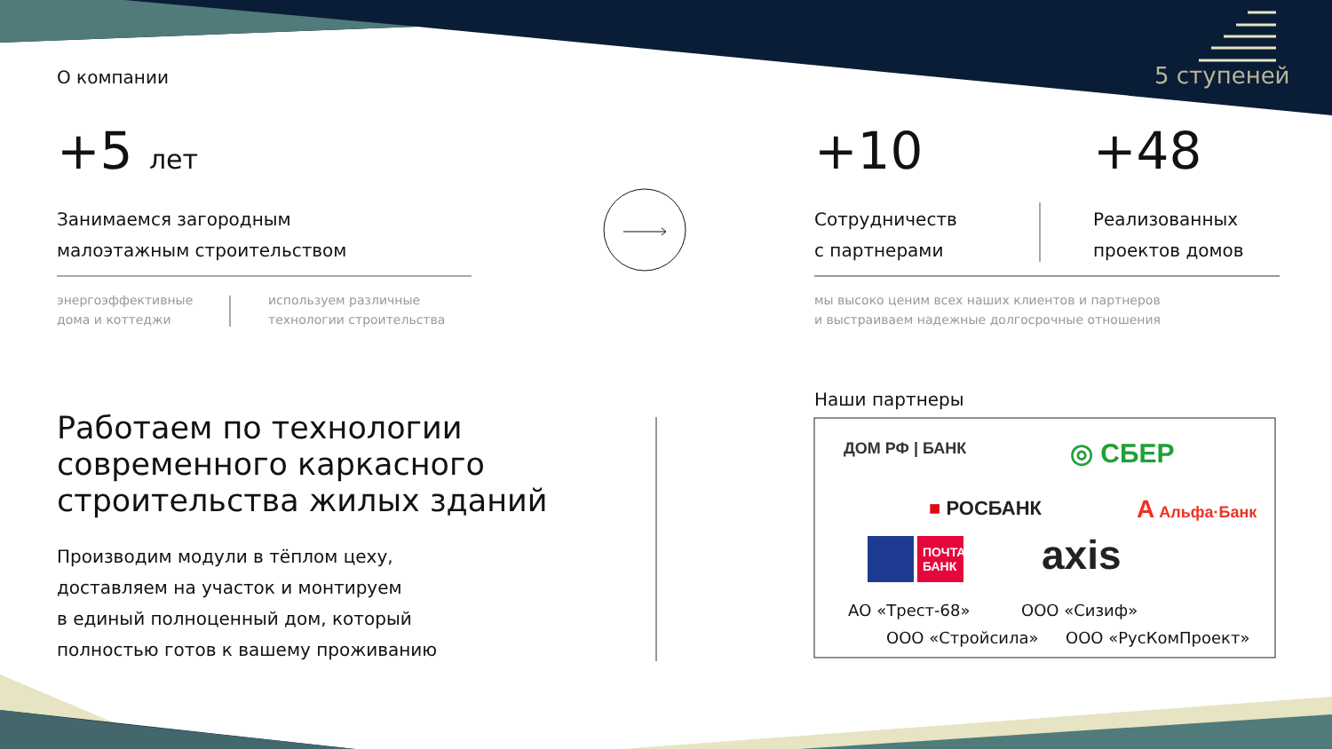О компании 5 ступеней
+5 лет +10 +48
Занимаемся загородным
малоэтажным строительством
Сотрудничеств
с партнерами
Реализованных
проектов домов
энергоэффективные
дома и коттеджи
используем различные
технологии строительства
мы высоко ценим всех наших клиентов и партнеров
и выстраиваем надежные долгосрочные отношения
Работаем по технологии
современного каркасного
строительства жилых зданий
Производим модули в тёплом цеху,
доставляем на участок и монтируем
в единый полноценный дом, который
полностью готов к вашему проживанию
Наши партнеры
ДОМ РФ | БАНК ◎ СБЕР
■ РОСБАНК А Альфа·Банк
ПОЧТА БАНК axis
АО «Трест-68» ООО «Сизиф»
ООО «Стройсила» ООО «РусКомПроект»